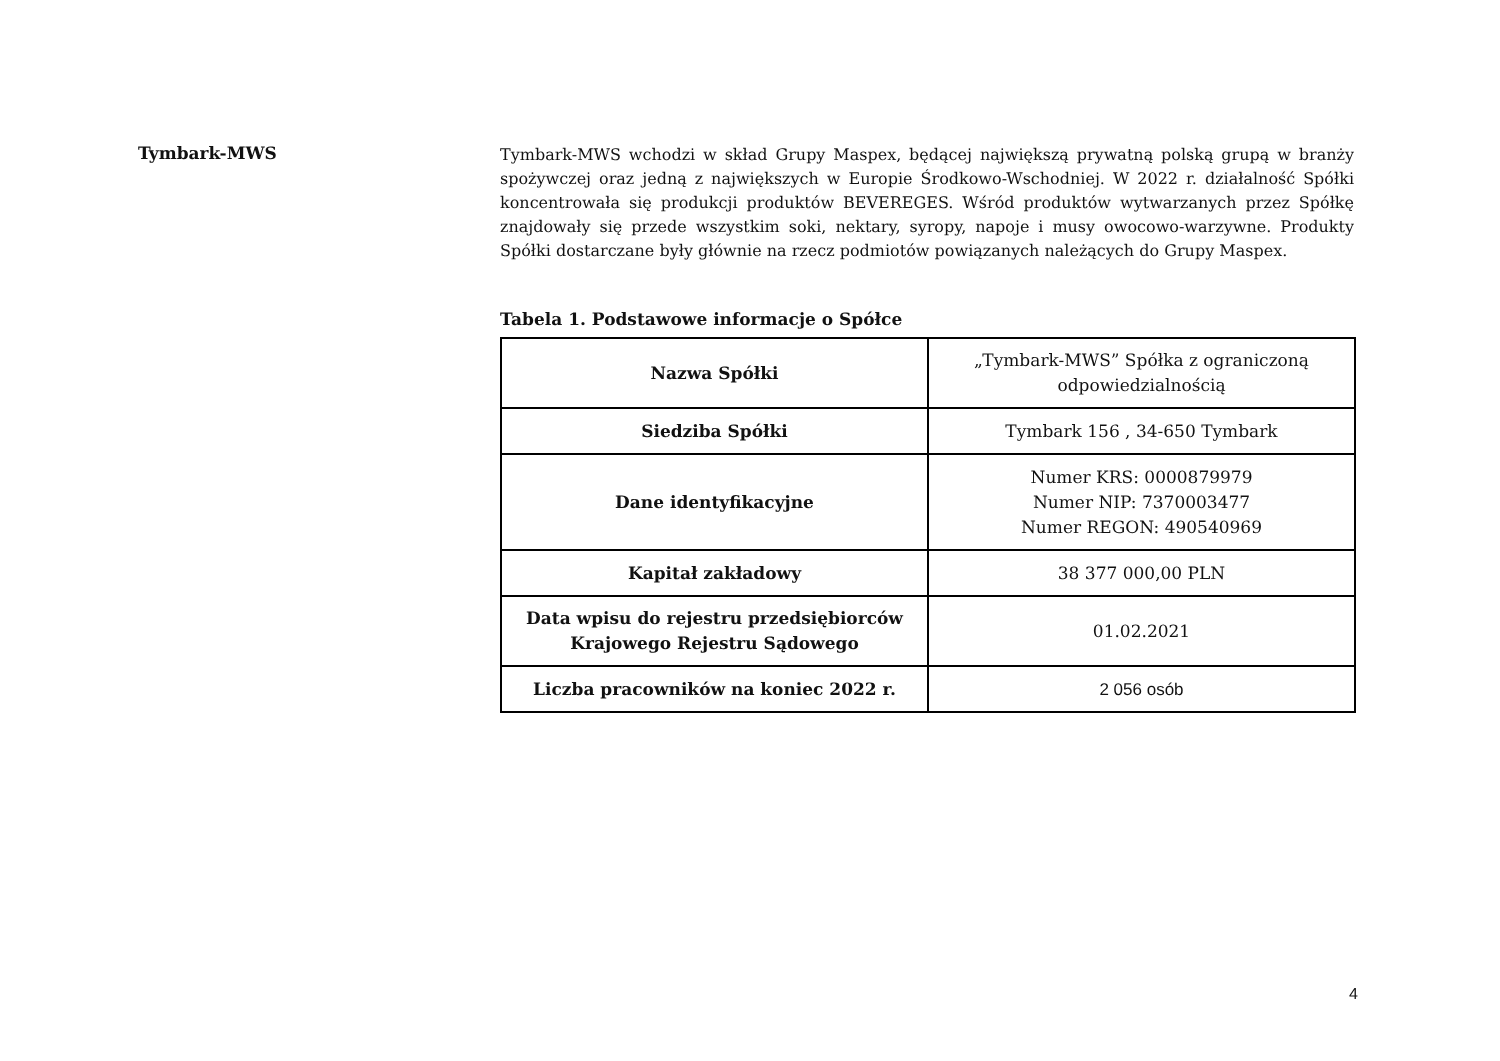Tymbark-MWS
Tymbark-MWS wchodzi w skład Grupy Maspex, będącej największą prywatną polską grupą w branży spożywczej oraz jedną z największych w Europie Środkowo-Wschodniej. W 2022 r. działalność Spółki koncentrowała się produkcji produktów BEVEREGES. Wśród produktów wytwarzanych przez Spółkę znajdowały się przede wszystkim soki, nektary, syropy, napoje i musy owocowo-warzywne. Produkty Spółki dostarczane były głównie na rzecz podmiotów powiązanych należących do Grupy Maspex.
Tabela 1. Podstawowe informacje o Spółce
| Nazwa Spółki | „Tymbark-MWS” Spółka z ograniczoną odpowiedzialnością |
| Siedziba Spółki | Tymbark 156 , 34-650 Tymbark |
| Dane identyfikacyjne | Numer KRS: 0000879979 Numer NIP: 7370003477 Numer REGON: 490540969 |
| Kapitał zakładowy | 38 377 000,00 PLN |
| Data wpisu do rejestru przedsiębiorców Krajowego Rejestru Sądowego | 01.02.2021 |
| Liczba pracowników na koniec 2022 r. | 2 056 osób |
4